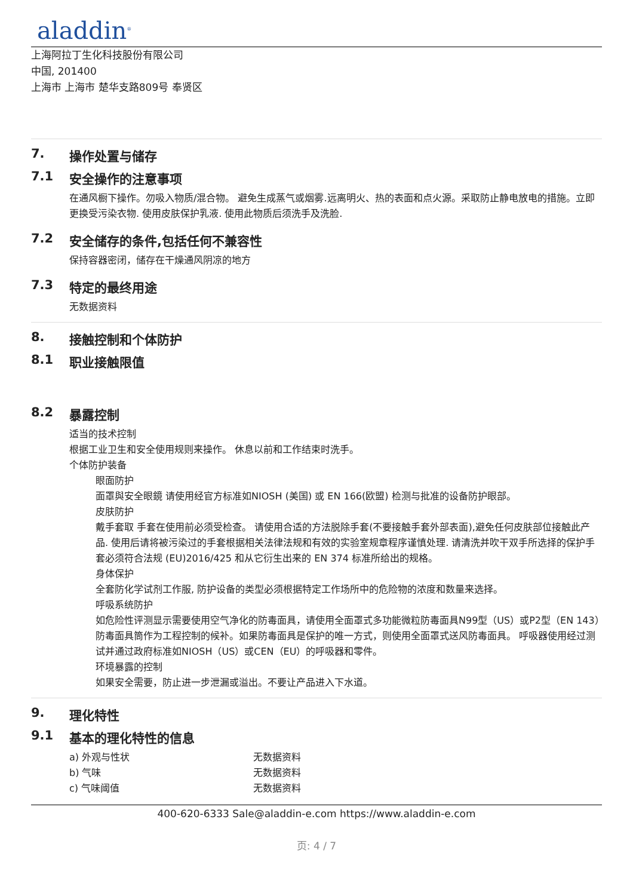aladdin<sup>®</sup>
上海阿拉丁生化科技股份有限公司
中国, 201400
上海市 上海市 楚华支路809号 奉贤区
7. 操作处置与储存
7.1 安全操作的注意事项
在通风橱下操作。勿吸入物质/混合物。 避免生成蒸气或烟雾.远离明火、热的表面和点火源。采取防止静电放电的措施。立即更换受污染衣物. 使用皮肤保护乳液. 使用此物质后须洗手及洗脸.
7.2 安全储存的条件,包括任何不兼容性
保持容器密闭，储存在干燥通风阴凉的地方
7.3 特定的最终用途
无数据资料
8. 接触控制和个体防护
8.1 职业接触限值
8.2 暴露控制
适当的技术控制
根据工业卫生和安全使用规则来操作。 休息以前和工作结束时洗手。
个体防护装备
眼面防护
面罩與安全眼鏡 请使用经官方标准如NIOSH (美国) 或 EN 166(欧盟) 检测与批准的设备防护眼部。
皮肤防护
戴手套取 手套在使用前必须受检查。 请使用合适的方法脱除手套(不要接触手套外部表面),避免任何皮肤部位接触此产品. 使用后请将被污染过的手套根据相关法律法规和有效的实验室规章程序谨慎处理. 请清洗并吹干双手所选择的保护手套必须符合法规 (EU)2016/425 和从它衍生出来的 EN 374 标准所给出的规格。
身体保护
全套防化学试剂工作服, 防护设备的类型必须根据特定工作场所中的危险物的浓度和数量来选择。
呼吸系统防护
如危险性评测显示需要使用空气净化的防毒面具，请使用全面罩式多功能微粒防毒面具N99型（US）或P2型（EN 143）防毒面具筒作为工程控制的候补。如果防毒面具是保护的唯一方式，则使用全面罩式送风防毒面具。 呼吸器使用经过测试并通过政府标准如NIOSH（US）或CEN（EU）的呼吸器和零件。
环境暴露的控制
如果安全需要，防止进一步泄漏或溢出。不要让产品进入下水道。
9. 理化特性
9.1 基本的理化特性的信息
a) 外观与性状 无数据资料
b) 气味 无数据资料
c) 气味阈值 无数据资料
400-620-6333 Sale@aladdin-e.com https://www.aladdin-e.com
页: 4 / 7